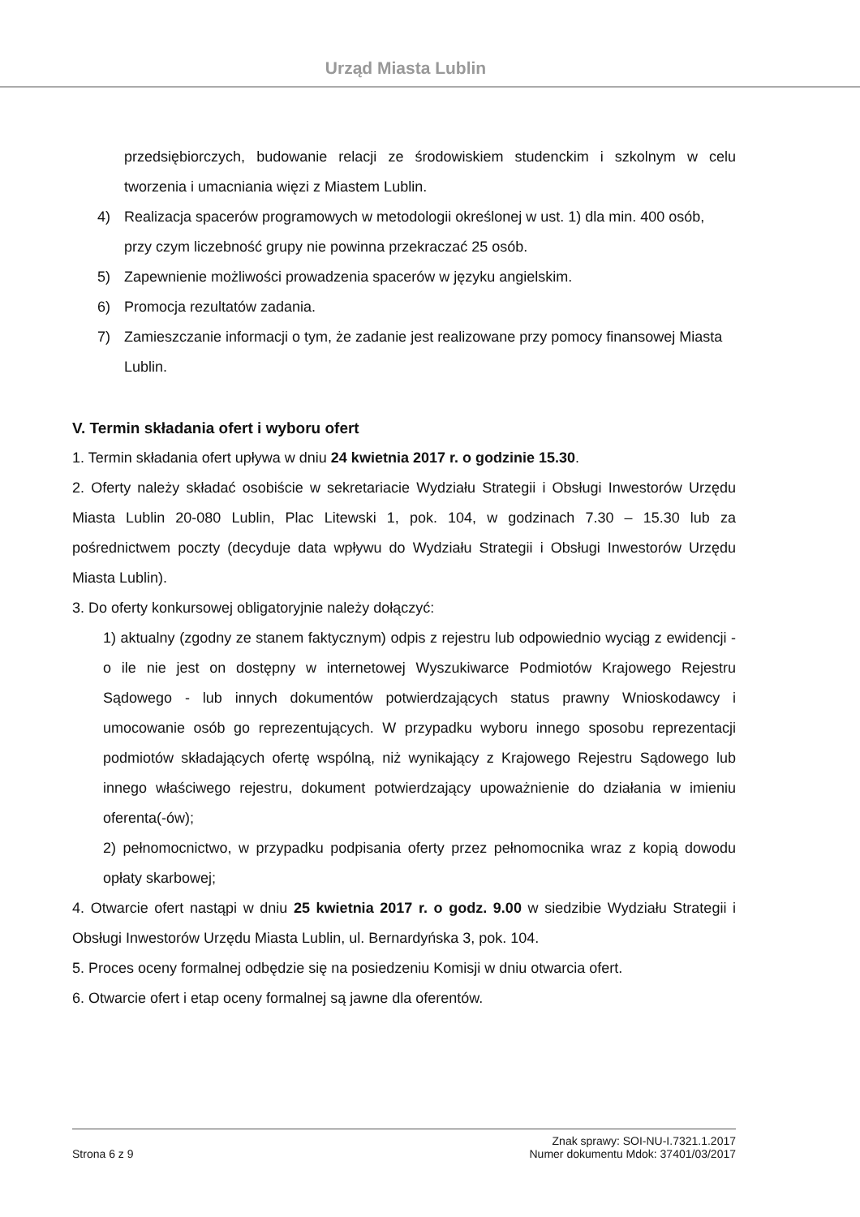Urząd Miasta Lublin
przedsiębiorczych, budowanie relacji ze środowiskiem studenckim i szkolnym w celu tworzenia i umacniania więzi z Miastem Lublin.
4) Realizacja spacerów programowych w metodologii określonej w ust. 1) dla min. 400 osób, przy czym liczebność grupy nie powinna przekraczać 25 osób.
5) Zapewnienie możliwości prowadzenia spacerów w języku angielskim.
6) Promocja rezultatów zadania.
7) Zamieszczanie informacji o tym, że zadanie jest realizowane przy pomocy finansowej Miasta Lublin.
V. Termin składania ofert i wyboru ofert
1. Termin składania ofert upływa w dniu 24 kwietnia 2017 r. o godzinie 15.30.
2. Oferty należy składać osobiście w sekretariacie Wydziału Strategii i Obsługi Inwestorów Urzędu Miasta Lublin 20-080 Lublin, Plac Litewski 1, pok. 104, w godzinach 7.30 – 15.30 lub za pośrednictwem poczty (decyduje data wpływu do Wydziału Strategii i Obsługi Inwestorów Urzędu Miasta Lublin).
3. Do oferty konkursowej obligatoryjnie należy dołączyć:
1) aktualny (zgodny ze stanem faktycznym) odpis z rejestru lub odpowiednio wyciąg z ewidencji - o ile nie jest on dostępny w internetowej Wyszukiwarce Podmiotów Krajowego Rejestru Sądowego - lub innych dokumentów potwierdzających status prawny Wnioskodawcy i umocowanie osób go reprezentujących. W przypadku wyboru innego sposobu reprezentacji podmiotów składających ofertę wspólną, niż wynikający z Krajowego Rejestru Sądowego lub innego właściwego rejestru, dokument potwierdzający upoważnienie do działania w imieniu oferenta(-ów);
2) pełnomocnictwo, w przypadku podpisania oferty przez pełnomocnika wraz z kopią dowodu opłaty skarbowej;
4. Otwarcie ofert nastąpi w dniu 25 kwietnia 2017 r. o godz. 9.00 w siedzibie Wydziału Strategii i Obsługi Inwestorów Urzędu Miasta Lublin, ul. Bernardyńska 3, pok. 104.
5. Proces oceny formalnej odbędzie się na posiedzeniu Komisji w dniu otwarcia ofert.
6. Otwarcie ofert i etap oceny formalnej są jawne dla oferentów.
Strona 6 z 9 Znak sprawy: SOI-NU-I.7321.1.2017
Numer dokumentu Mdok: 37401/03/2017